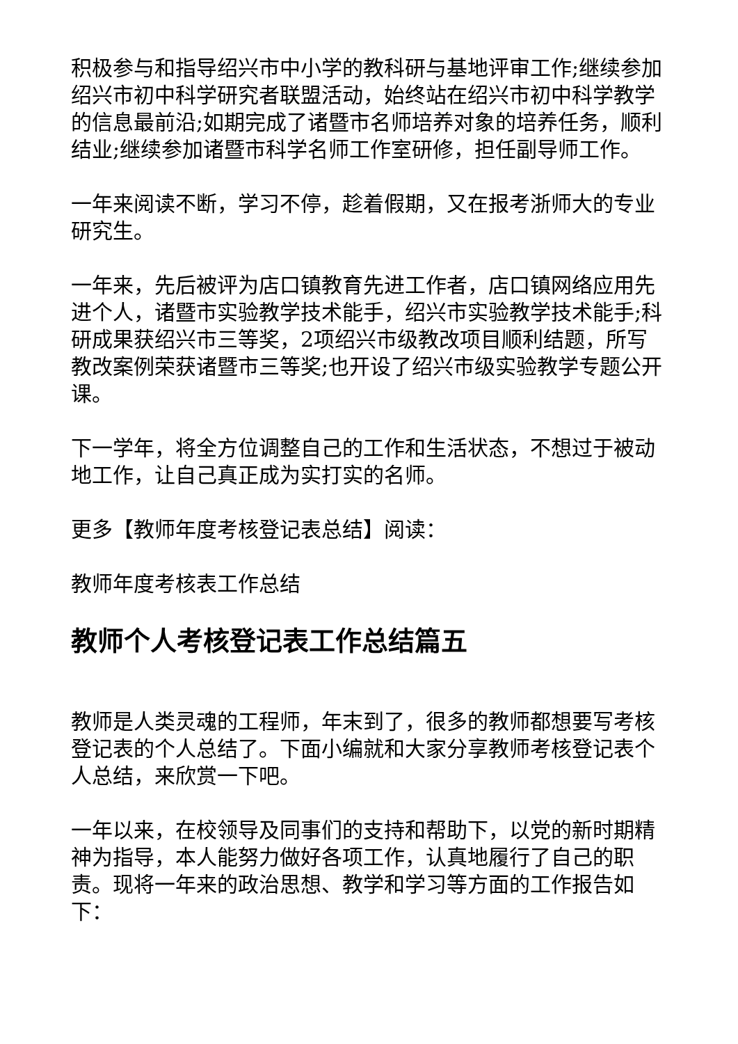积极参与和指导绍兴市中小学的教科研与基地评审工作;继续参加绍兴市初中科学研究者联盟活动，始终站在绍兴市初中科学教学的信息最前沿;如期完成了诸暨市名师培养对象的培养任务，顺利结业;继续参加诸暨市科学名师工作室研修，担任副导师工作。
一年来阅读不断，学习不停，趁着假期，又在报考浙师大的专业研究生。
一年来，先后被评为店口镇教育先进工作者，店口镇网络应用先进个人，诸暨市实验教学技术能手，绍兴市实验教学技术能手;科研成果获绍兴市三等奖，2项绍兴市级教改项目顺利结题，所写教改案例荣获诸暨市三等奖;也开设了绍兴市级实验教学专题公开课。
下一学年，将全方位调整自己的工作和生活状态，不想过于被动地工作，让自己真正成为实打实的名师。
更多【教师年度考核登记表总结】阅读：
教师年度考核表工作总结
教师个人考核登记表工作总结篇五
教师是人类灵魂的工程师，年末到了，很多的教师都想要写考核登记表的个人总结了。下面小编就和大家分享教师考核登记表个人总结，来欣赏一下吧。
一年以来，在校领导及同事们的支持和帮助下，以党的新时期精神为指导，本人能努力做好各项工作，认真地履行了自己的职责。现将一年来的政治思想、教学和学习等方面的工作报告如下：